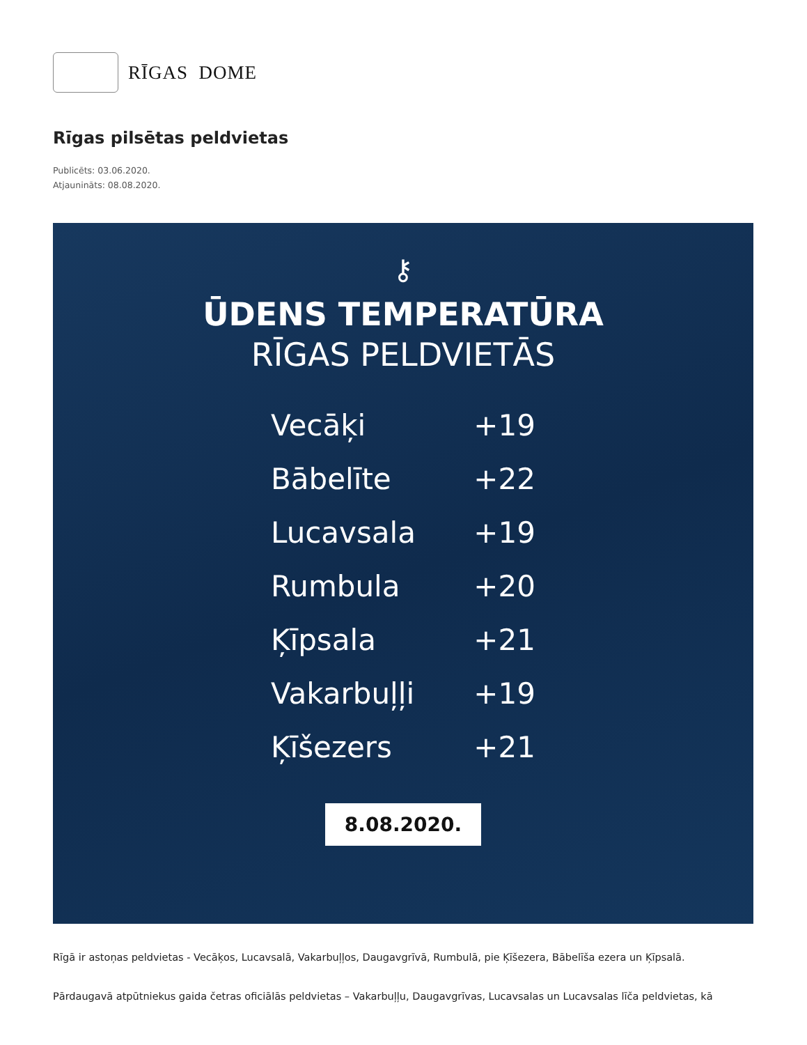RĪGAS DOME
Rīgas pilsētas peldvietas
Publicēts: 03.06.2020.
Atjaunināts: 08.08.2020.
⚷
ŪDENS TEMPERATŪRA
RĪGAS PELDVIETĀS
Vecāķi +19
Bābelīte +22
Lucavsala +19
Rumbula +20
Ķīpsala +21
Vakarbuļļi +19
Ķīšezers +21
8.08.2020.
Rīgā ir astoņas peldvietas - Vecāķos, Lucavsalā, Vakarbuļļos, Daugavgrīvā, Rumbulā, pie Ķīšezera, Bābelīša ezera un Ķīpsalā.
Pārdaugavā atpūtniekus gaida četras oficiālās peldvietas – Vakarbuļļu, Daugavgrīvas, Lucavsalas un Lucavsalas līča peldvietas, kā